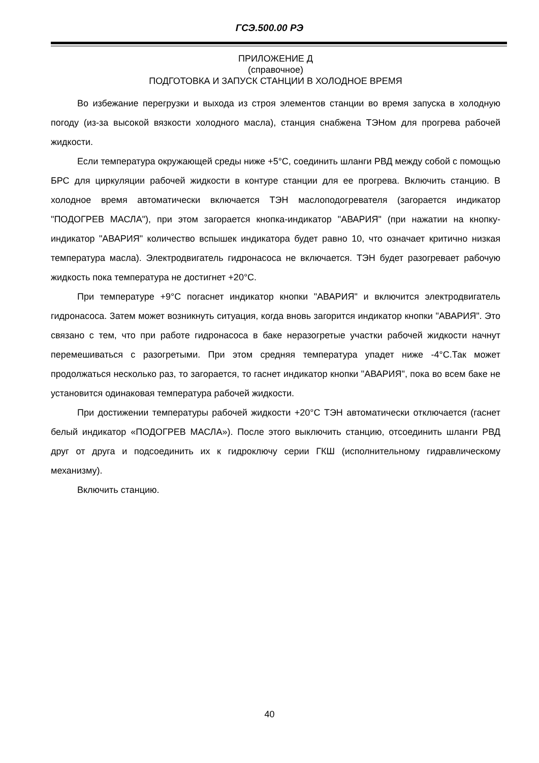ГСЭ.500.00 РЭ
ПРИЛОЖЕНИЕ Д
(справочное)
ПОДГОТОВКА И ЗАПУСК СТАНЦИИ В ХОЛОДНОЕ ВРЕМЯ
Во избежание перегрузки и выхода из строя элементов станции во время запуска в холодную погоду (из-за высокой вязкости холодного масла), станция снабжена ТЭНом для прогрева рабочей жидкости.
Если температура окружающей среды ниже +5°С, соединить шланги РВД между собой с помощью БРС для циркуляции рабочей жидкости в контуре станции для ее прогрева. Включить станцию. В холодное время автоматически включается ТЭН маслоподогревателя (загорается индикатор "ПОДОГРЕВ МАСЛА"), при этом загорается кнопка-индикатор "АВАРИЯ" (при нажатии на кнопку-индикатор "АВАРИЯ" количество вспышек индикатора будет равно 10, что означает критично низкая температура масла). Электродвигатель гидронасоса не включается. ТЭН будет разогревает рабочую жидкость пока температура не достигнет +20°С.
При температуре +9°С погаснет индикатор кнопки "АВАРИЯ" и включится электродвигатель гидронасоса. Затем может возникнуть ситуация, когда вновь загорится индикатор кнопки "АВАРИЯ". Это связано с тем, что при работе гидронасоса в баке неразогретые участки рабочей жидкости начнут перемешиваться с разогретыми. При этом средняя температура упадет ниже -4°С.Так может продолжаться несколько раз, то загорается, то гаснет индикатор кнопки "АВАРИЯ", пока во всем баке не установится одинаковая температура рабочей жидкости.
При достижении температуры рабочей жидкости +20°С ТЭН автоматически отключается (гаснет белый индикатор «ПОДОГРЕВ МАСЛА»). После этого выключить станцию, отсоединить шланги РВД друг от друга и подсоединить их к гидроключу серии ГКШ (исполнительному гидравлическому механизму).
Включить станцию.
40